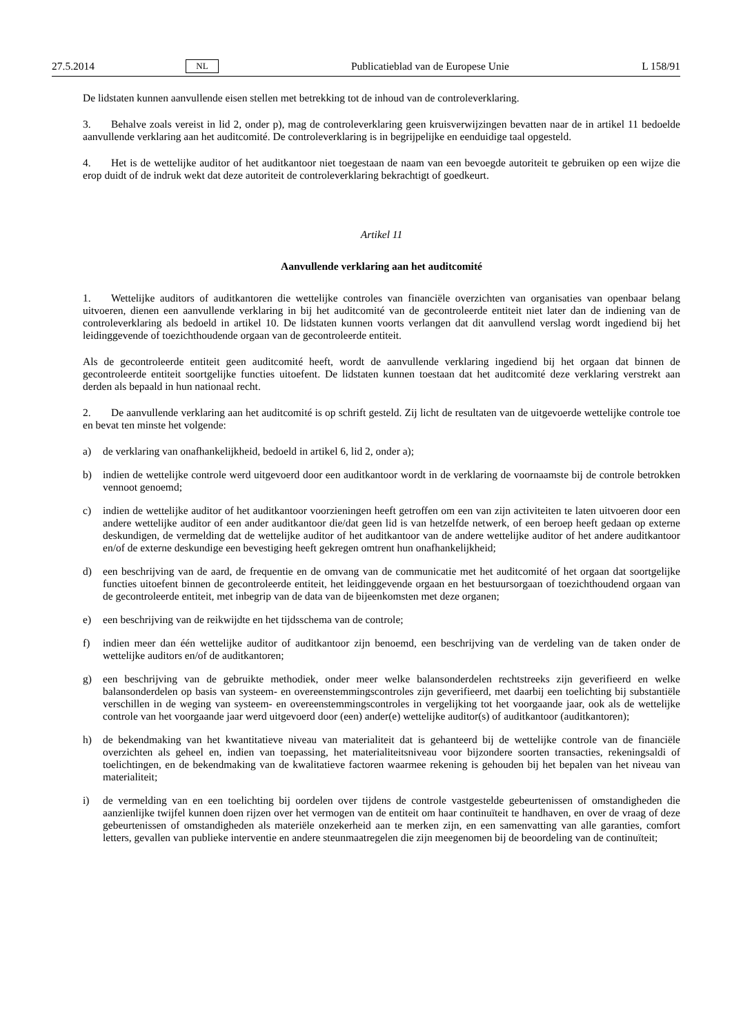27.5.2014 NL Publicatieblad van de Europese Unie L 158/91
De lidstaten kunnen aanvullende eisen stellen met betrekking tot de inhoud van de controleverklaring.
3. Behalve zoals vereist in lid 2, onder p), mag de controleverklaring geen kruisverwijzingen bevatten naar de in artikel 11 bedoelde aanvullende verklaring aan het auditcomité. De controleverklaring is in begrijpelijke en eenduidige taal opgesteld.
4. Het is de wettelijke auditor of het auditkantoor niet toegestaan de naam van een bevoegde autoriteit te gebruiken op een wijze die erop duidt of de indruk wekt dat deze autoriteit de controleverklaring bekrachtigt of goedkeurt.
Artikel 11
Aanvullende verklaring aan het auditcomité
1. Wettelijke auditors of auditkantoren die wettelijke controles van financiële overzichten van organisaties van openbaar belang uitvoeren, dienen een aanvullende verklaring in bij het auditcomité van de gecontroleerde entiteit niet later dan de indiening van de controleverklaring als bedoeld in artikel 10. De lidstaten kunnen voorts verlangen dat dit aanvullend verslag wordt ingediend bij het leidinggevende of toezichthoudende orgaan van de gecontroleerde entiteit.
Als de gecontroleerde entiteit geen auditcomité heeft, wordt de aanvullende verklaring ingediend bij het orgaan dat binnen de gecontroleerde entiteit soortgelijke functies uitoefent. De lidstaten kunnen toestaan dat het auditcomité deze verklaring verstrekt aan derden als bepaald in hun nationaal recht.
2. De aanvullende verklaring aan het auditcomité is op schrift gesteld. Zij licht de resultaten van de uitgevoerde wettelijke controle toe en bevat ten minste het volgende:
a) de verklaring van onafhankelijkheid, bedoeld in artikel 6, lid 2, onder a);
b) indien de wettelijke controle werd uitgevoerd door een auditkantoor wordt in de verklaring de voornaamste bij de controle betrokken vennoot genoemd;
c) indien de wettelijke auditor of het auditkantoor voorzieningen heeft getroffen om een van zijn activiteiten te laten uitvoeren door een andere wettelijke auditor of een ander auditkantoor die/dat geen lid is van hetzelfde netwerk, of een beroep heeft gedaan op externe deskundigen, de vermelding dat de wettelijke auditor of het auditkantoor van de andere wettelijke auditor of het andere auditkantoor en/of de externe deskundige een bevestiging heeft gekregen omtrent hun onafhankelijkheid;
d) een beschrijving van de aard, de frequentie en de omvang van de communicatie met het auditcomité of het orgaan dat soortgelijke functies uitoefent binnen de gecontroleerde entiteit, het leidinggevende orgaan en het bestuursorgaan of toezichthoudend orgaan van de gecontroleerde entiteit, met inbegrip van de data van de bijeenkomsten met deze organen;
e) een beschrijving van de reikwijdte en het tijdsschema van de controle;
f) indien meer dan één wettelijke auditor of auditkantoor zijn benoemd, een beschrijving van de verdeling van de taken onder de wettelijke auditors en/of de auditkantoren;
g) een beschrijving van de gebruikte methodiek, onder meer welke balansonderdelen rechtstreeks zijn geverifieerd en welke balansonderdelen op basis van systeem- en overeenstemmingscontroles zijn geverifieerd, met daarbij een toelichting bij substantiële verschillen in de weging van systeem- en overeenstemmingscontroles in vergelijking tot het voorgaande jaar, ook als de wettelijke controle van het voorgaande jaar werd uitgevoerd door (een) ander(e) wettelijke auditor(s) of auditkantoor (auditkantoren);
h) de bekendmaking van het kwantitatieve niveau van materialiteit dat is gehanteerd bij de wettelijke controle van de financiële overzichten als geheel en, indien van toepassing, het materialiteitsniveau voor bijzondere soorten transacties, rekeningsaldi of toelichtingen, en de bekendmaking van de kwalitatieve factoren waarmee rekening is gehouden bij het bepalen van het niveau van materialiteit;
i) de vermelding van en een toelichting bij oordelen over tijdens de controle vastgestelde gebeurtenissen of omstandigheden die aanzienlijke twijfel kunnen doen rijzen over het vermogen van de entiteit om haar continuïteit te handhaven, en over de vraag of deze gebeurtenissen of omstandigheden als materiële onzekerheid aan te merken zijn, en een samenvatting van alle garanties, comfort letters, gevallen van publieke interventie en andere steunmaatregelen die zijn meegenomen bij de beoordeling van de continuïteit;